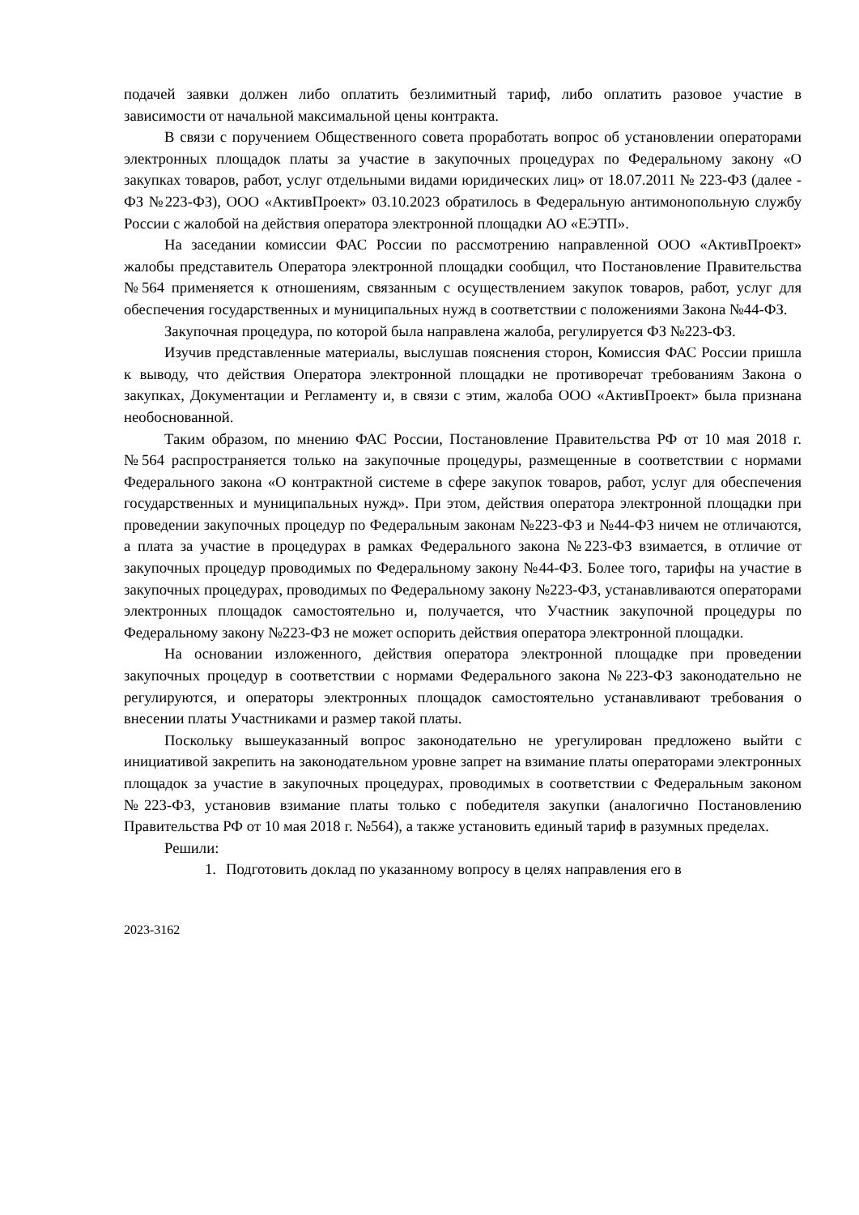подачей заявки должен либо оплатить безлимитный тариф, либо оплатить разовое участие в зависимости от начальной максимальной цены контракта.
В связи с поручением Общественного совета проработать вопрос об установлении операторами электронных площадок платы за участие в закупочных процедурах по Федеральному закону «О закупках товаров, работ, услуг отдельными видами юридических лиц» от 18.07.2011 № 223-ФЗ (далее - ФЗ №223-ФЗ), ООО «АктивПроект» 03.10.2023 обратилось в Федеральную антимонопольную службу России с жалобой на действия оператора электронной площадки АО «ЕЭТП».
На заседании комиссии ФАС России по рассмотрению направленной ООО «АктивПроект» жалобы представитель Оператора электронной площадки сообщил, что Постановление Правительства №564 применяется к отношениям, связанным с осуществлением закупок товаров, работ, услуг для обеспечения государственных и муниципальных нужд в соответствии с положениями Закона №44-ФЗ.
Закупочная процедура, по которой была направлена жалоба, регулируется ФЗ №223-ФЗ.
Изучив представленные материалы, выслушав пояснения сторон, Комиссия ФАС России пришла к выводу, что действия Оператора электронной площадки не противоречат требованиям Закона о закупках, Документации и Регламенту и, в связи с этим, жалоба ООО «АктивПроект» была признана необоснованной.
Таким образом, по мнению ФАС России, Постановление Правительства РФ от 10 мая 2018 г. №564 распространяется только на закупочные процедуры, размещенные в соответствии с нормами Федерального закона «О контрактной системе в сфере закупок товаров, работ, услуг для обеспечения государственных и муниципальных нужд». При этом, действия оператора электронной площадки при проведении закупочных процедур по Федеральным законам №223-ФЗ и №44-ФЗ ничем не отличаются, а плата за участие в процедурах в рамках Федерального закона №223-ФЗ взимается, в отличие от закупочных процедур проводимых по Федеральному закону №44-ФЗ. Более того, тарифы на участие в закупочных процедурах, проводимых по Федеральному закону №223-ФЗ, устанавливаются операторами электронных площадок самостоятельно и, получается, что Участник закупочной процедуры по Федеральному закону №223-ФЗ не может оспорить действия оператора электронной площадки.
На основании изложенного, действия оператора электронной площадке при проведении закупочных процедур в соответствии с нормами Федерального закона №223-ФЗ законодательно не регулируются, и операторы электронных площадок самостоятельно устанавливают требования о внесении платы Участниками и размер такой платы.
Поскольку вышеуказанный вопрос законодательно не урегулирован предложено выйти с инициативой закрепить на законодательном уровне запрет на взимание платы операторами электронных площадок за участие в закупочных процедурах, проводимых в соответствии с Федеральным законом №223-ФЗ, установив взимание платы только с победителя закупки (аналогично Постановлению Правительства РФ от 10 мая 2018 г. №564), а также установить единый тариф в разумных пределах.
Решили:
1. Подготовить доклад по указанному вопросу в целях направления его в
2023-3162